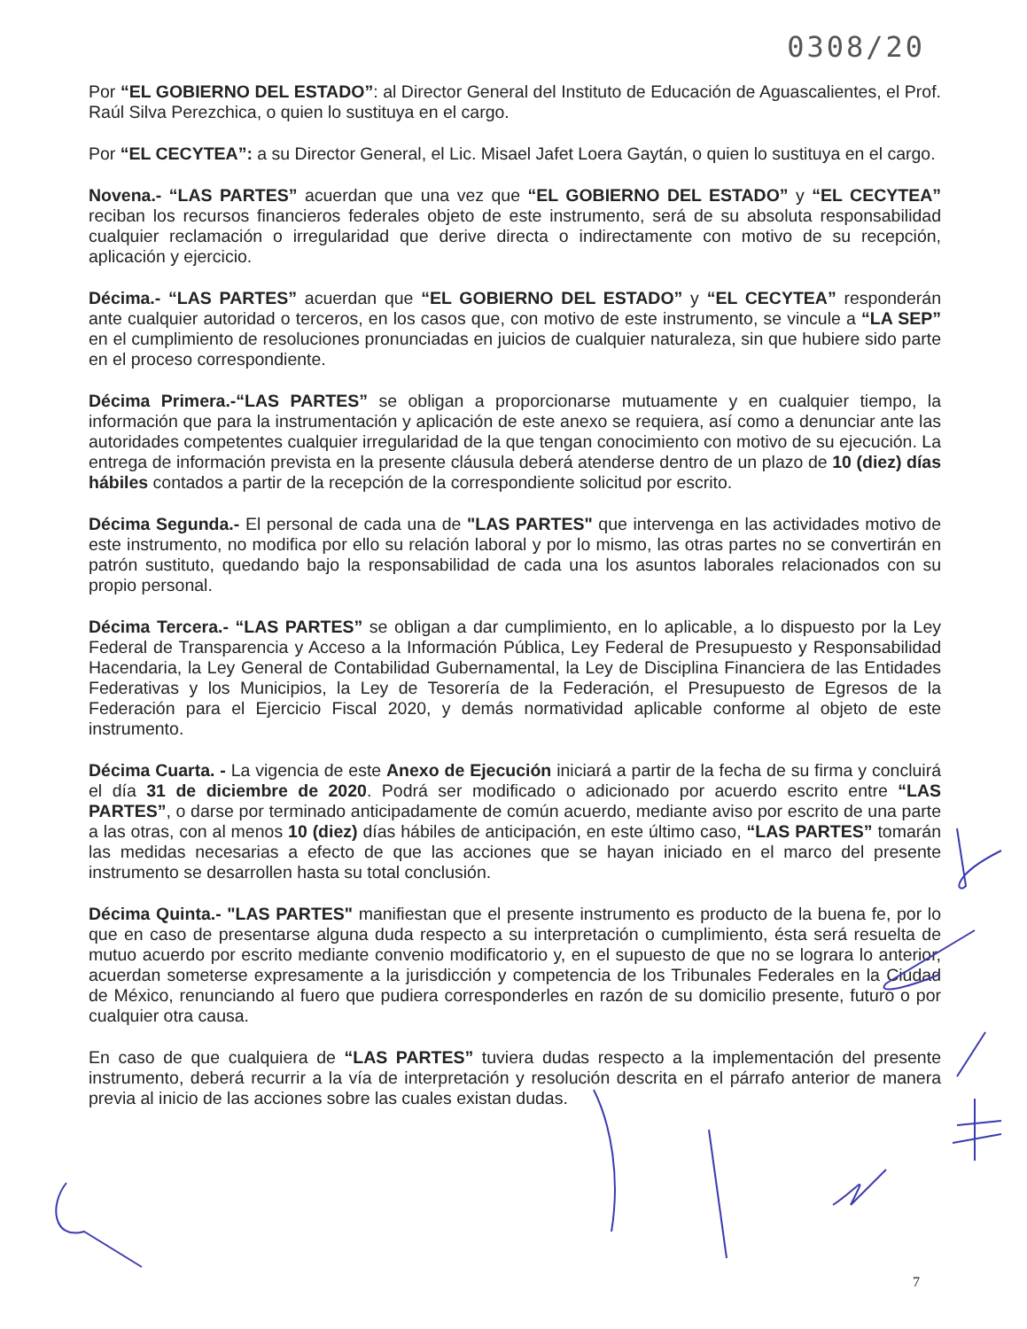0308/20
Por “EL GOBIERNO DEL ESTADO”: al Director General del Instituto de Educación de Aguascalientes, el Prof. Raúl Silva Perezchica, o quien lo sustituya en el cargo.
Por “EL CECYTEA”: a su Director General, el Lic. Misael Jafet Loera Gaytán, o quien lo sustituya en el cargo.
Novena.- “LAS PARTES” acuerdan que una vez que “EL GOBIERNO DEL ESTADO” y “EL CECYTEA” reciban los recursos financieros federales objeto de este instrumento, será de su absoluta responsabilidad cualquier reclamación o irregularidad que derive directa o indirectamente con motivo de su recepción, aplicación y ejercicio.
Décima.- “LAS PARTES” acuerdan que “EL GOBIERNO DEL ESTADO” y “EL CECYTEA” responderán ante cualquier autoridad o terceros, en los casos que, con motivo de este instrumento, se vincule a “LA SEP” en el cumplimiento de resoluciones pronunciadas en juicios de cualquier naturaleza, sin que hubiere sido parte en el proceso correspondiente.
Décima Primera.-“LAS PARTES” se obligan a proporcionarse mutuamente y en cualquier tiempo, la información que para la instrumentación y aplicación de este anexo se requiera, así como a denunciar ante las autoridades competentes cualquier irregularidad de la que tengan conocimiento con motivo de su ejecución. La entrega de información prevista en la presente cláusula deberá atenderse dentro de un plazo de 10 (diez) días hábiles contados a partir de la recepción de la correspondiente solicitud por escrito.
Décima Segunda.- El personal de cada una de "LAS PARTES" que intervenga en las actividades motivo de este instrumento, no modifica por ello su relación laboral y por lo mismo, las otras partes no se convertirán en patrón sustituto, quedando bajo la responsabilidad de cada una los asuntos laborales relacionados con su propio personal.
Décima Tercera.- “LAS PARTES” se obligan a dar cumplimiento, en lo aplicable, a lo dispuesto por la Ley Federal de Transparencia y Acceso a la Información Pública, Ley Federal de Presupuesto y Responsabilidad Hacendaria, la Ley General de Contabilidad Gubernamental, la Ley de Disciplina Financiera de las Entidades Federativas y los Municipios, la Ley de Tesorería de la Federación, el Presupuesto de Egresos de la Federación para el Ejercicio Fiscal 2020, y demás normatividad aplicable conforme al objeto de este instrumento.
Décima Cuarta. - La vigencia de este Anexo de Ejecución iniciará a partir de la fecha de su firma y concluirá el día 31 de diciembre de 2020. Podrá ser modificado o adicionado por acuerdo escrito entre “LAS PARTES”, o darse por terminado anticipadamente de común acuerdo, mediante aviso por escrito de una parte a las otras, con al menos 10 (diez) días hábiles de anticipación, en este último caso, “LAS PARTES” tomarán las medidas necesarias a efecto de que las acciones que se hayan iniciado en el marco del presente instrumento se desarrollen hasta su total conclusión.
Décima Quinta.- "LAS PARTES" manifiestan que el presente instrumento es producto de la buena fe, por lo que en caso de presentarse alguna duda respecto a su interpretación o cumplimiento, ésta será resuelta de mutuo acuerdo por escrito mediante convenio modificatorio y, en el supuesto de que no se lograra lo anterior, acuerdan someterse expresamente a la jurisdicción y competencia de los Tribunales Federales en la Ciudad de México, renunciando al fuero que pudiera corresponderles en razón de su domicilio presente, futuro o por cualquier otra causa.
En caso de que cualquiera de “LAS PARTES” tuviera dudas respecto a la implementación del presente instrumento, deberá recurrir a la vía de interpretación y resolución descrita en el párrafo anterior de manera previa al inicio de las acciones sobre las cuales existan dudas.
7